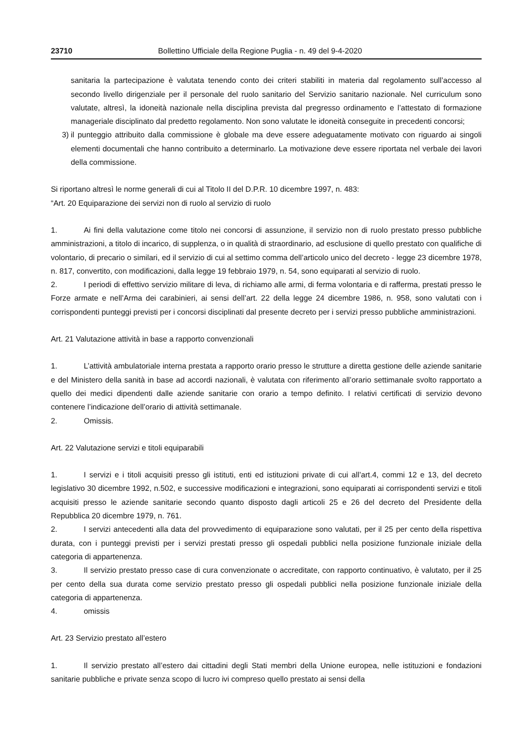23710 Bollettino Ufficiale della Regione Puglia - n. 49 del 9-4-2020
sanitaria la partecipazione è valutata tenendo conto dei criteri stabiliti in materia dal regolamento sull’accesso al secondo livello dirigenziale per il personale del ruolo sanitario del Servizio sanitario nazionale. Nel curriculum sono valutate, altresì, la idoneità nazionale nella disciplina prevista dal pregresso ordinamento e l’attestato di formazione manageriale disciplinato dal predetto regolamento. Non sono valutate le idoneità conseguite in precedenti concorsi;
3) il punteggio attribuito dalla commissione è globale ma deve essere adeguatamente motivato con riguardo ai singoli elementi documentali che hanno contribuito a determinarlo. La motivazione deve essere riportata nel verbale dei lavori della commissione.
Si riportano altresì le norme generali di cui al Titolo II del D.P.R. 10 dicembre 1997, n. 483:
“Art. 20 Equiparazione dei servizi non di ruolo al servizio di ruolo
1. Ai fini della valutazione come titolo nei concorsi di assunzione, il servizio non di ruolo prestato presso pubbliche amministrazioni, a titolo di incarico, di supplenza, o in qualità di straordinario, ad esclusione di quello prestato con qualifiche di volontario, di precario o similari, ed il servizio di cui al settimo comma dell’articolo unico del decreto - legge 23 dicembre 1978, n. 817, convertito, con modificazioni, dalla legge 19 febbraio 1979, n. 54, sono equiparati al servizio di ruolo.
2. I periodi di effettivo servizio militare di leva, di richiamo alle armi, di ferma volontaria e di rafferma, prestati presso le Forze armate e nell’Arma dei carabinieri, ai sensi dell’art. 22 della legge 24 dicembre 1986, n. 958, sono valutati con i corrispondenti punteggi previsti per i concorsi disciplinati dal presente decreto per i servizi presso pubbliche amministrazioni.
Art. 21 Valutazione attività in base a rapporto convenzionali
1. L’attività ambulatoriale interna prestata a rapporto orario presso le strutture a diretta gestione delle aziende sanitarie e del Ministero della sanità in base ad accordi nazionali, è valutata con riferimento all’orario settimanale svolto rapportato a quello dei medici dipendenti dalle aziende sanitarie con orario a tempo definito. I relativi certificati di servizio devono contenere l’indicazione dell’orario di attività settimanale.
2. Omissis.
Art. 22 Valutazione servizi e titoli equiparabili
1. I servizi e i titoli acquisiti presso gli istituti, enti ed istituzioni private di cui all’art.4, commi 12 e 13, del decreto legislativo 30 dicembre 1992, n.502, e successive modificazioni e integrazioni, sono equiparati ai corrispondenti servizi e titoli acquisiti presso le aziende sanitarie secondo quanto disposto dagli articoli 25 e 26 del decreto del Presidente della Repubblica 20 dicembre 1979, n. 761.
2. I servizi antecedenti alla data del provvedimento di equiparazione sono valutati, per il 25 per cento della rispettiva durata, con i punteggi previsti per i servizi prestati presso gli ospedali pubblici nella posizione funzionale iniziale della categoria di appartenenza.
3. Il servizio prestato presso case di cura convenzionate o accreditate, con rapporto continuativo, è valutato, per il 25 per cento della sua durata come servizio prestato presso gli ospedali pubblici nella posizione funzionale iniziale della categoria di appartenenza.
4. omissis
Art. 23 Servizio prestato all’estero
1. Il servizio prestato all’estero dai cittadini degli Stati membri della Unione europea, nelle istituzioni e fondazioni sanitarie pubbliche e private senza scopo di lucro ivi compreso quello prestato ai sensi della